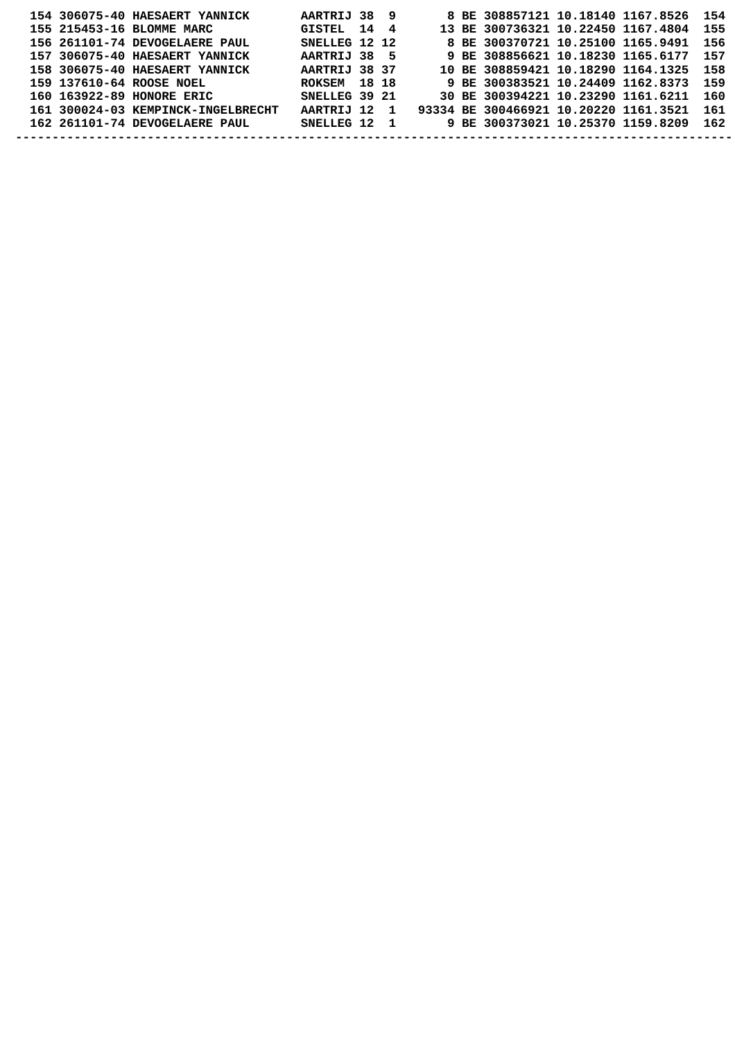154 306075-40 HAESAERT YANNICK       AARTRIJ 38  9       8 BE 308857121 10.18140 1167.8526  154
  155 215453-16 BLOMME MARC            GISTEL  14  4      13 BE 300736321 10.22450 1167.4804  155
  156 261101-74 DEVOGELAERE PAUL       SNELLEG 12 12       8 BE 300370721 10.25100 1165.9491  156
  157 306075-40 HAESAERT YANNICK       AARTRIJ 38  5       9 BE 308856621 10.18230 1165.6177  157
  158 306075-40 HAESAERT YANNICK       AARTRIJ 38 37      10 BE 308859421 10.18290 1164.1325  158
  159 137610-64 ROOSE NOEL             ROKSEM  18 18       9 BE 300383521 10.24409 1162.8373  159
  160 163922-89 HONORE ERIC            SNELLEG 39 21      30 BE 300394221 10.23290 1161.6211  160
  161 300024-03 KEMPINCK-INGELBRECHT   AARTRIJ 12  1   93334 BE 300466921 10.20220 1161.3521  161
  162 261101-74 DEVOGELAERE PAUL       SNELLEG 12  1       9 BE 300373021 10.25370 1159.8209  162
--------------------------------------------------------------------------------------------------